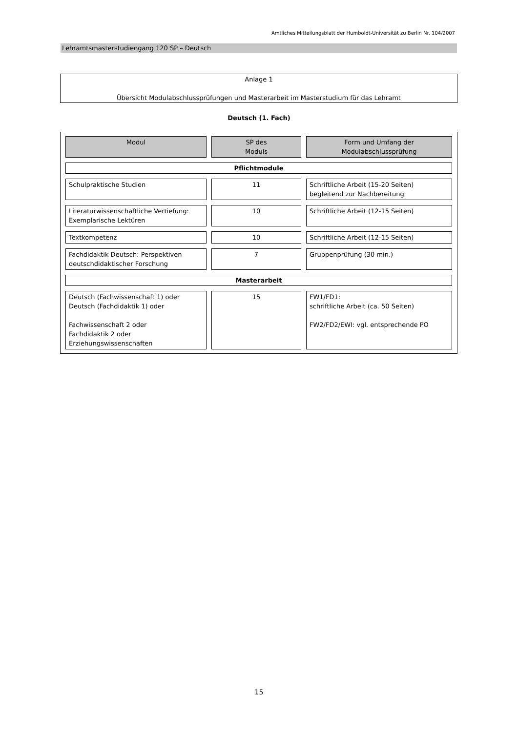Amtliches Mitteilungsblatt der Humboldt-Universität zu Berlin Nr. 104/2007
Lehramtsmasterstudiengang 120 SP – Deutsch
Anlage 1
Übersicht Modulabschlussprüfungen und Masterarbeit im Masterstudium für das Lehramt
Deutsch (1. Fach)
| Modul | SP des Moduls | Form und Umfang der Modulabschlussprüfung |
| --- | --- | --- |
| Pflichtmodule | | |
| Schulpraktische Studien | 11 | Schriftliche Arbeit (15-20 Seiten) begleitend zur Nachbereitung |
| Literaturwissenschaftliche Vertiefung: Exemplarische Lektüren | 10 | Schriftliche Arbeit (12-15 Seiten) |
| Textkompetenz | 10 | Schriftliche Arbeit (12-15 Seiten) |
| Fachdidaktik Deutsch: Perspektiven deutschdidaktischer Forschung | 7 | Gruppenprüfung (30 min.) |
| Masterarbeit | | |
| Deutsch (Fachwissenschaft 1) oder Deutsch (Fachdidaktik 1) oder Fachwissenschaft 2 oder Fachdidaktik 2 oder Erziehungswissenschaften | 15 | FW1/FD1: schriftliche Arbeit (ca. 50 Seiten) FW2/FD2/EWI: vgl. entsprechende PO |
15